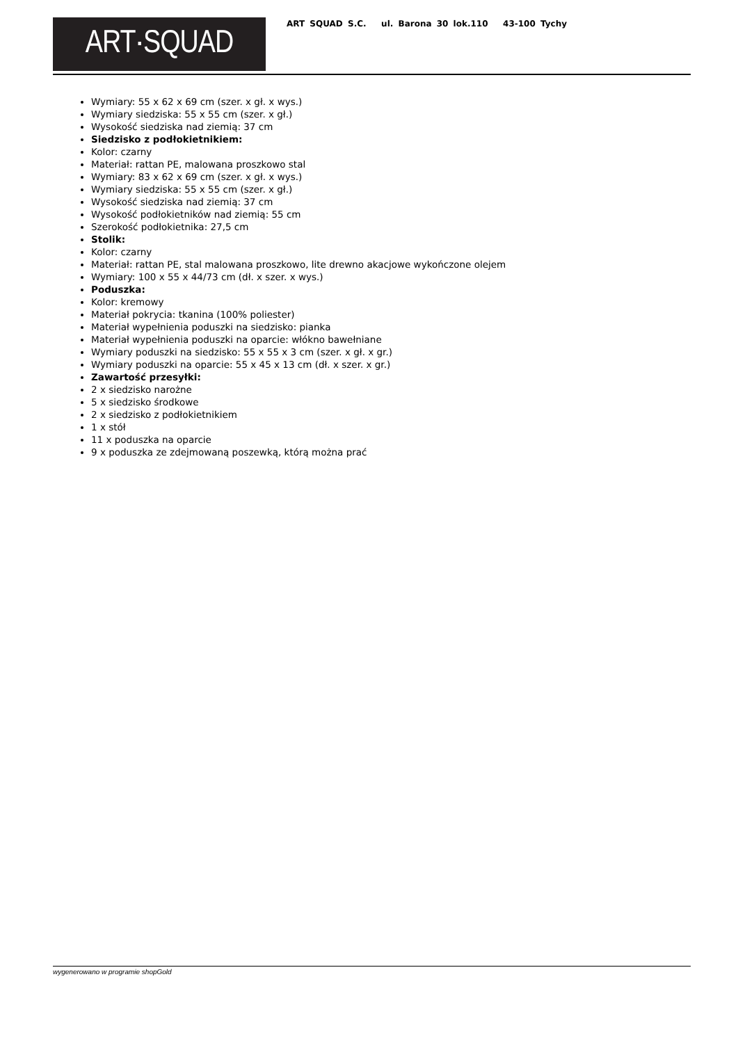ART·SQUAD
ART SQUAD S.C. ul. Barona 30 lok.110 43-100 Tychy
Wymiary: 55 x 62 x 69 cm (szer. x gł. x wys.)
Wymiary siedziska: 55 x 55 cm (szer. x gł.)
Wysokość siedziska nad ziemią: 37 cm
Siedzisko z podłokietnikiem:
Kolor: czarny
Materiał: rattan PE, malowana proszkowo stal
Wymiary: 83 x 62 x 69 cm (szer. x gł. x wys.)
Wymiary siedziska: 55 x 55 cm (szer. x gł.)
Wysokość siedziska nad ziemią: 37 cm
Wysokość podłokietników nad ziemią: 55 cm
Szerokość podłokietnika: 27,5 cm
Stolik:
Kolor: czarny
Materiał: rattan PE, stal malowana proszkowo, lite drewno akacjowe wykończone olejem
Wymiary: 100 x 55 x 44/73 cm (dł. x szer. x wys.)
Poduszka:
Kolor: kremowy
Materiał pokrycia: tkanina (100% poliester)
Materiał wypełnienia poduszki na siedzisko: pianka
Materiał wypełnienia poduszki na oparcie: włókno bawełniane
Wymiary poduszki na siedzisko: 55 x 55 x 3 cm (szer. x gł. x gr.)
Wymiary poduszki na oparcie: 55 x 45 x 13 cm (dł. x szer. x gr.)
Zawartość przesyłki:
2 x siedzisko narożne
5 x siedzisko środkowe
2 x siedzisko z podłokietnikiem
1 x stół
11 x poduszka na oparcie
9 x poduszka ze zdejmowaną poszewką, którą można prać
wygenerowano w programie shopGold